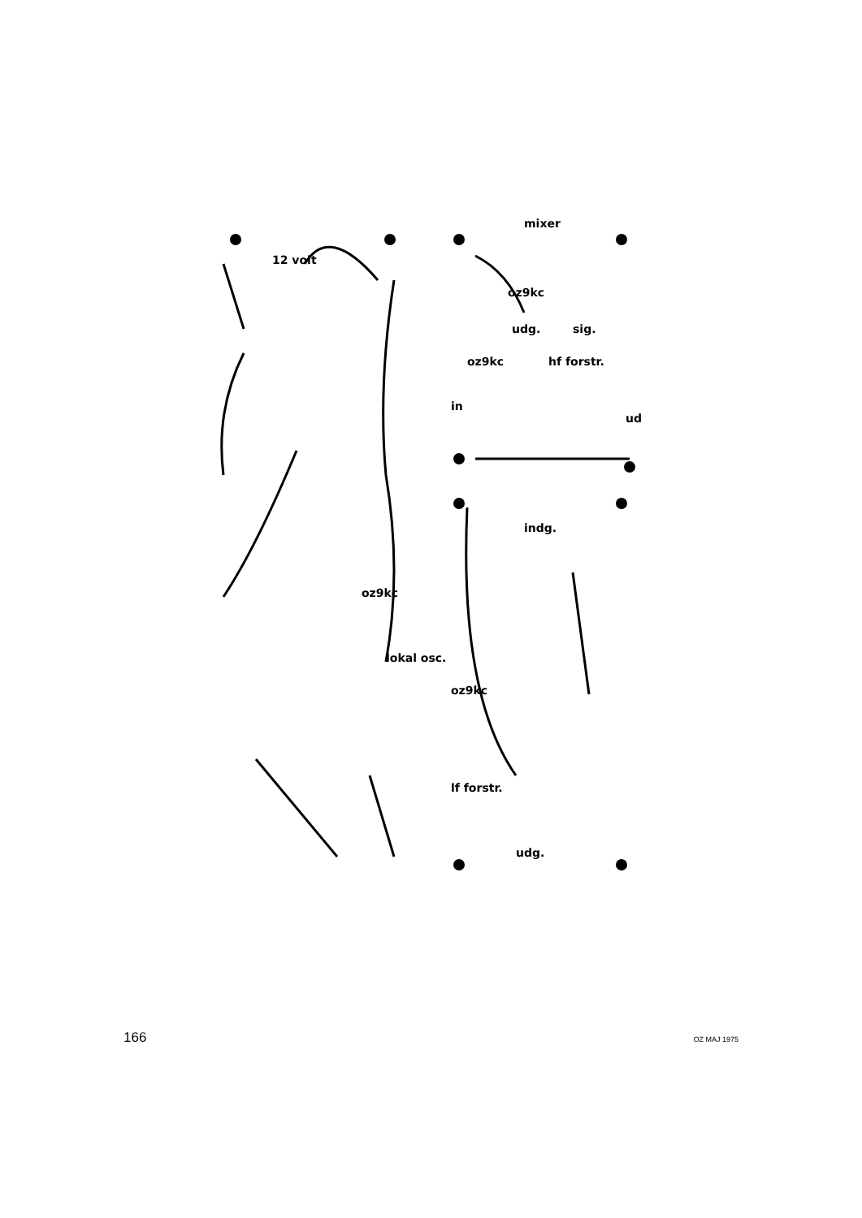mixer
oz9kc
udg.
sig.
oz9kc
hf forstr.
in
ud
12 volt
oz9kc
lokal osc.
oz9kc
lf forstr.
indg.
udg.
166 OZ MAJ 1975